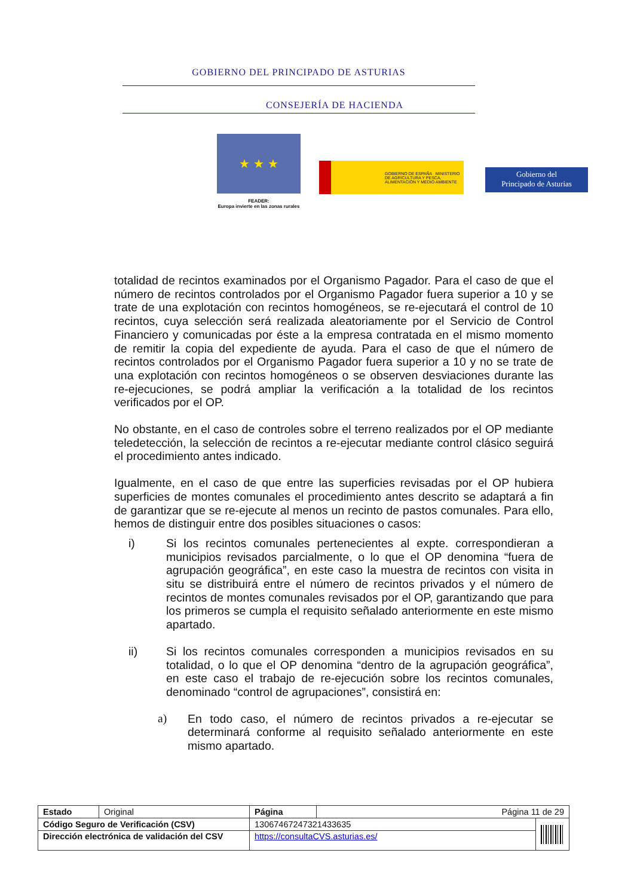GOBIERNO DEL PRINCIPADO DE ASTURIAS
CONSEJERÍA DE HACIENDA
★ ★ ★
FEADER:
Europa invierte en las zonas rurales
GOBIERNO DE ESPAÑA MINISTERIO DE AGRICULTURA Y PESCA, ALIMENTACIÓN Y MEDIO AMBIENTE
Gobierno del
Principado de Asturias
totalidad de recintos examinados por el Organismo Pagador. Para el caso de que el número de recintos controlados por el Organismo Pagador fuera superior a 10 y se trate de una explotación con recintos homogéneos, se re-ejecutará el control de 10 recintos, cuya selección será realizada aleatoriamente por el Servicio de Control Financiero y comunicadas por éste a la empresa contratada en el mismo momento de remitir la copia del expediente de ayuda. Para el caso de que el número de recintos controlados por el Organismo Pagador fuera superior a 10 y no se trate de una explotación con recintos homogéneos o se observen desviaciones durante las re-ejecuciones, se podrá ampliar la verificación a la totalidad de los recintos verificados por el OP.
No obstante, en el caso de controles sobre el terreno realizados por el OP mediante teledetección, la selección de recintos a re-ejecutar mediante control clásico seguirá el procedimiento antes indicado.
Igualmente, en el caso de que entre las superficies revisadas por el OP hubiera superficies de montes comunales el procedimiento antes descrito se adaptará a fin de garantizar que se re-ejecute al menos un recinto de pastos comunales. Para ello, hemos de distinguir entre dos posibles situaciones o casos:
i) Si los recintos comunales pertenecientes al expte. correspondieran a municipios revisados parcialmente, o lo que el OP denomina “fuera de agrupación geográfica”, en este caso la muestra de recintos con visita in situ se distribuirá entre el número de recintos privados y el número de recintos de montes comunales revisados por el OP, garantizando que para los primeros se cumpla el requisito señalado anteriormente en este mismo apartado.
ii) Si los recintos comunales corresponden a municipios revisados en su totalidad, o lo que el OP denomina “dentro de la agrupación geográfica”, en este caso el trabajo de re-ejecución sobre los recintos comunales, denominado “control de agrupaciones”, consistirá en:
a) En todo caso, el número de recintos privados a re-ejecutar se determinará conforme al requisito señalado anteriormente en este mismo apartado.
| Estado | Original | Página | Página 11 de 29 | |
| Código Seguro de Verificación (CSV) | | 13067467247321433635 | | |
| Dirección electrónica de validación del CSV | | https://consultaCVS.asturias.es/ | | |